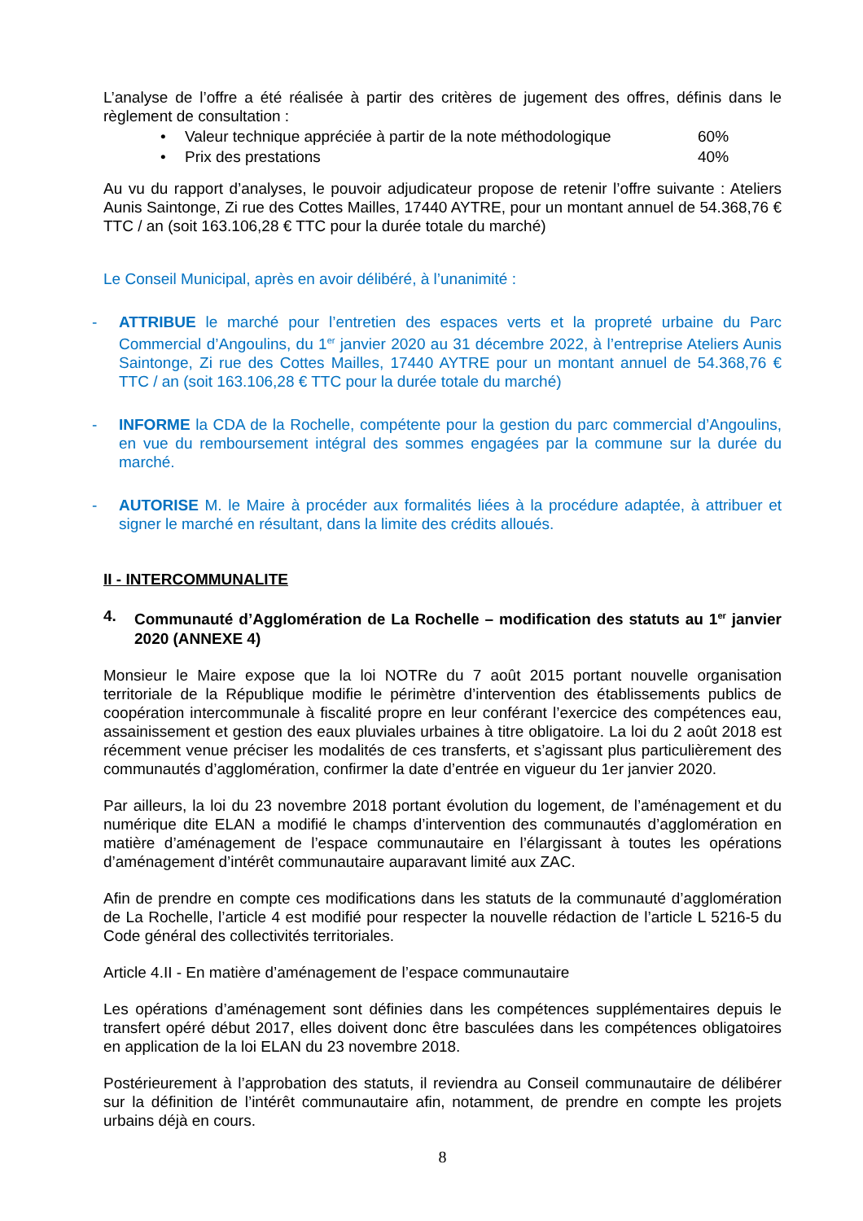L’analyse de l’offre a été réalisée à partir des critères de jugement des offres, définis dans le règlement de consultation :
• Valeur technique appréciée à partir de la note méthodologique 60%
• Prix des prestations 40%
Au vu du rapport d’analyses, le pouvoir adjudicateur propose de retenir l’offre suivante : Ateliers Aunis Saintonge, Zi rue des Cottes Mailles, 17440 AYTRE, pour un montant annuel de 54.368,76 € TTC / an (soit 163.106,28 € TTC pour la durée totale du marché)
Le Conseil Municipal, après en avoir délibéré, à l’unanimité :
- ATTRIBUE le marché pour l’entretien des espaces verts et la propreté urbaine du Parc Commercial d’Angoulins, du 1<sup>er</sup> janvier 2020 au 31 décembre 2022, à l’entreprise Ateliers Aunis Saintonge, Zi rue des Cottes Mailles, 17440 AYTRE pour un montant annuel de 54.368,76 € TTC / an (soit 163.106,28 € TTC pour la durée totale du marché)
- INFORME la CDA de la Rochelle, compétente pour la gestion du parc commercial d’Angoulins, en vue du remboursement intégral des sommes engagées par la commune sur la durée du marché.
- AUTORISE M. le Maire à procéder aux formalités liées à la procédure adaptée, à attribuer et signer le marché en résultant, dans la limite des crédits alloués.
II - INTERCOMMUNALITE
4. Communauté d’Agglomération de La Rochelle – modification des statuts au 1<sup>er</sup> janvier 2020 (ANNEXE 4)
Monsieur le Maire expose que la loi NOTRe du 7 août 2015 portant nouvelle organisation territoriale de la République modifie le périmètre d’intervention des établissements publics de coopération intercommunale à fiscalité propre en leur conférant l’exercice des compétences eau, assainissement et gestion des eaux pluviales urbaines à titre obligatoire. La loi du 2 août 2018 est récemment venue préciser les modalités de ces transferts, et s’agissant plus particulièrement des communautés d’agglomération, confirmer la date d’entrée en vigueur du 1er janvier 2020.
Par ailleurs, la loi du 23 novembre 2018 portant évolution du logement, de l’aménagement et du numérique dite ELAN a modifié le champs d’intervention des communautés d’agglomération en matière d’aménagement de l’espace communautaire en l’élargissant à toutes les opérations d’aménagement d’intérêt communautaire auparavant limité aux ZAC.
Afin de prendre en compte ces modifications dans les statuts de la communauté d’agglomération de La Rochelle, l’article 4 est modifié pour respecter la nouvelle rédaction de l’article L 5216-5 du Code général des collectivités territoriales.
Article 4.II - En matière d’aménagement de l’espace communautaire
Les opérations d’aménagement sont définies dans les compétences supplémentaires depuis le transfert opéré début 2017, elles doivent donc être basculées dans les compétences obligatoires en application de la loi ELAN du 23 novembre 2018.
Postérieurement à l’approbation des statuts, il reviendra au Conseil communautaire de délibérer sur la définition de l’intérêt communautaire afin, notamment, de prendre en compte les projets urbains déjà en cours.
8